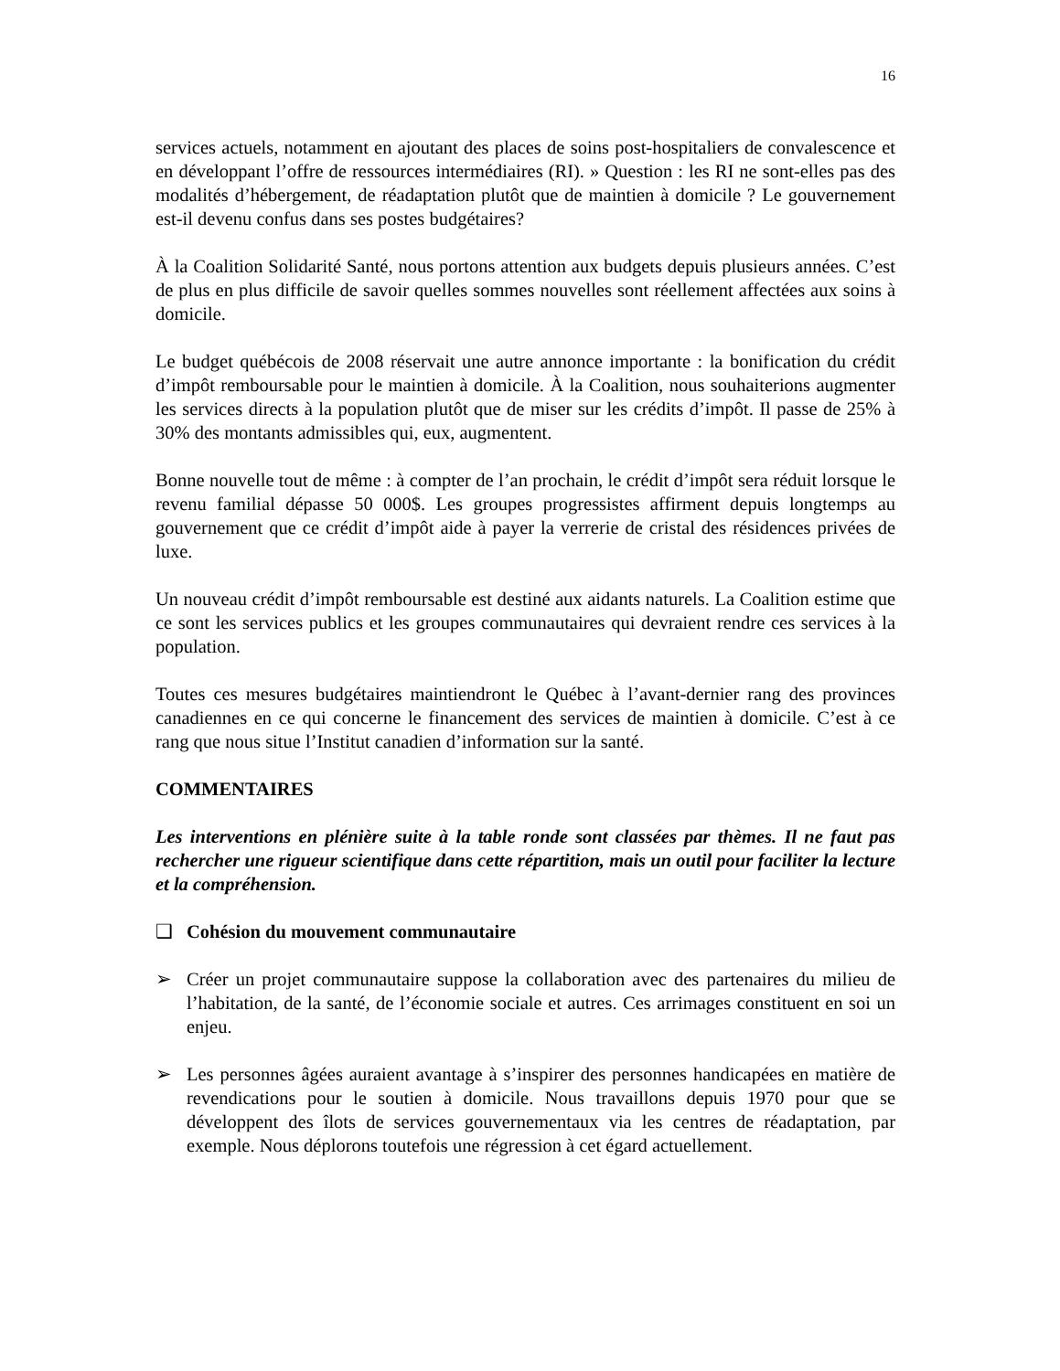16
services actuels, notamment en ajoutant des places de soins post-hospitaliers de convalescence et en développant l’offre de ressources intermédiaires (RI). » Question : les RI ne sont-elles pas des modalités d’hébergement, de réadaptation plutôt que de maintien à domicile ? Le gouvernement est-il devenu confus dans ses postes budgétaires?
À la Coalition Solidarité Santé, nous portons attention aux budgets depuis plusieurs années. C’est de plus en plus difficile de savoir quelles sommes nouvelles sont réellement affectées aux soins à domicile.
Le budget québécois de 2008 réservait une autre annonce importante : la bonification du crédit d’impôt remboursable pour le maintien à domicile. À la Coalition, nous souhaiterions augmenter les services directs à la population plutôt que de miser sur les crédits d’impôt. Il passe de 25% à 30% des montants admissibles qui, eux, augmentent.
Bonne nouvelle tout de même : à compter de l’an prochain, le crédit d’impôt sera réduit lorsque le revenu familial dépasse 50 000$. Les groupes progressistes affirment depuis longtemps au gouvernement que ce crédit d’impôt aide à payer la verrerie de cristal des résidences privées de luxe.
Un nouveau crédit d’impôt remboursable est destiné aux aidants naturels. La Coalition estime que ce sont les services publics et les groupes communautaires qui devraient rendre ces services à la population.
Toutes ces mesures budgétaires maintiendront le Québec à l’avant-dernier rang des provinces canadiennes en ce qui concerne le financement des services de maintien à domicile. C’est à ce rang que nous situe l’Institut canadien d’information sur la santé.
COMMENTAIRES
Les interventions en plénière suite à la table ronde sont classées par thèmes. Il ne faut pas rechercher une rigueur scientifique dans cette répartition, mais un outil pour faciliter la lecture et la compréhension.
❑ Cohésion du mouvement communautaire
➢ Créer un projet communautaire suppose la collaboration avec des partenaires du milieu de l’habitation, de la santé, de l’économie sociale et autres. Ces arrimages constituent en soi un enjeu.
➢ Les personnes âgées auraient avantage à s’inspirer des personnes handicapées en matière de revendications pour le soutien à domicile. Nous travaillons depuis 1970 pour que se développent des îlots de services gouvernementaux via les centres de réadaptation, par exemple. Nous déplorons toutefois une régression à cet égard actuellement.